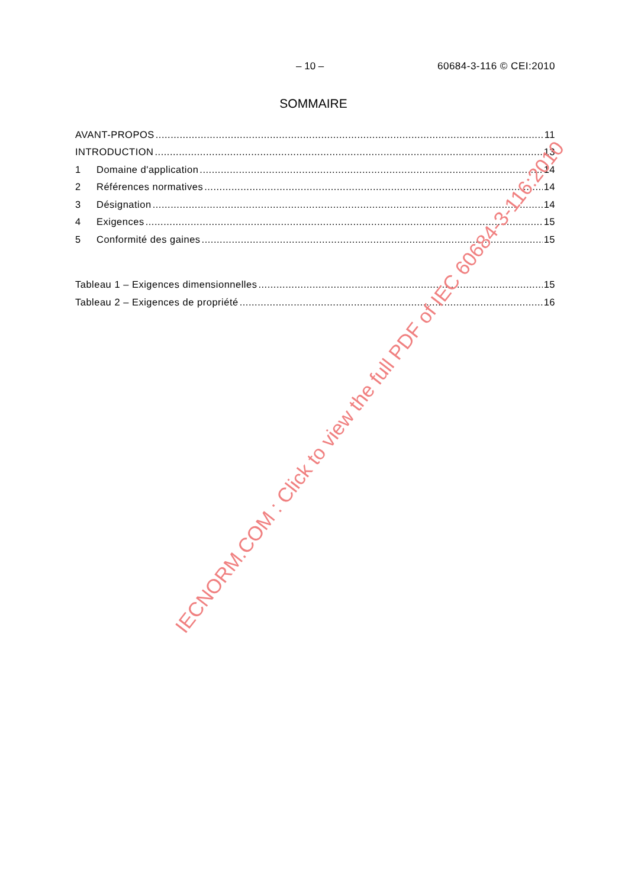– 10 – 60684-3-116 © CEI:2010
SOMMAIRE
AVANT-PROPOS 11
INTRODUCTION 13
1 Domaine d'application 14
2 Références normatives 14
3 Désignation 14
4 Exigences 15
5 Conformité des gaines 15
Tableau 1 – Exigences dimensionnelles 15
Tableau 2 – Exigences de propriété 16
IECNORM.COM : Click to view the full PDF of IEC 60684-3-116:2010